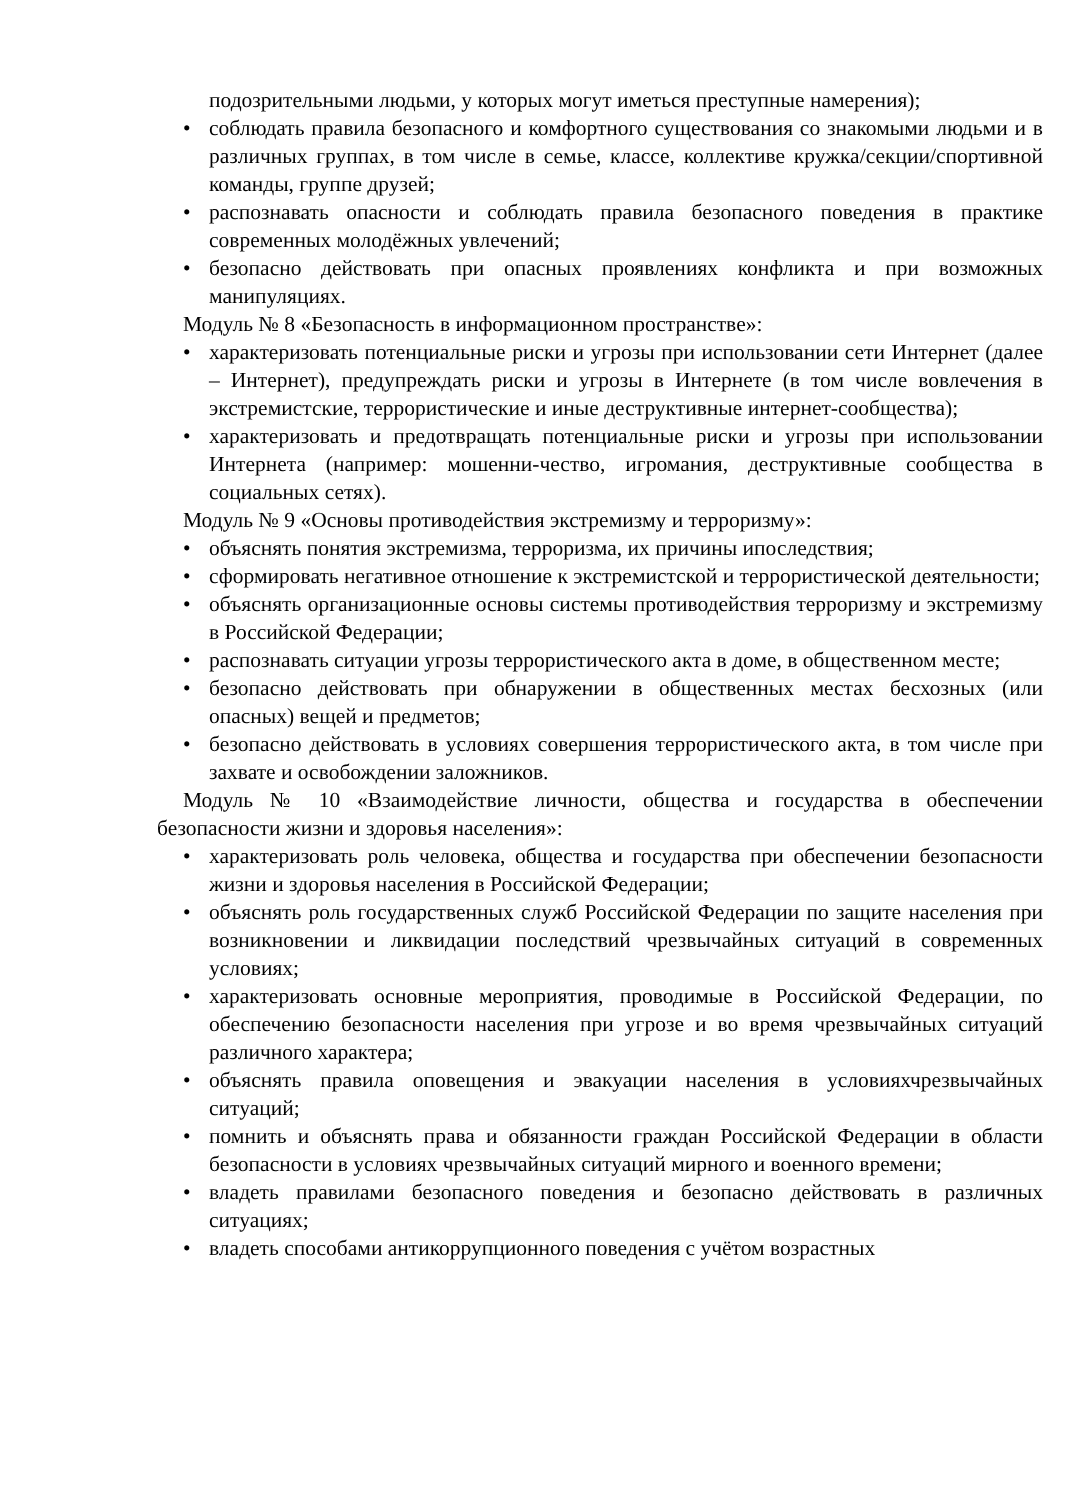подозрительными людьми, у которых могут иметься преступные намерения);
• соблюдать правила безопасного и комфортного существования со знакомыми людьми и в различных группах, в том числе в семье, классе, коллективе кружка/секции/спортивной команды, группе друзей;
• распознавать опасности и соблюдать правила безопасного поведения в практике современных молодёжных увлечений;
• безопасно действовать при опасных проявлениях конфликта и при возможных манипуляциях.
Модуль № 8 «Безопасность в информационном пространстве»:
• характеризовать потенциальные риски и угрозы при использовании сети Интернет (далее – Интернет), предупреждать риски и угрозы в Интернете (в том числе вовлечения в экстремистские, террористические и иные деструктивные интернет-сообщества);
• характеризовать и предотвращать потенциальные риски и угрозы при использовании Интернета (например: мошенни-чество, игромания, деструктивные сообщества в социальных сетях).
Модуль № 9 «Основы противодействия экстремизму и терроризму»:
• объяснять понятия экстремизма, терроризма, их причины ипоследствия;
• сформировать негативное отношение к экстремистской и террористической деятельности;
• объяснять организационные основы системы противодействия терроризму и экстремизму в Российской Федерации;
• распознавать ситуации угрозы террористического акта в доме, в общественном месте;
• безопасно действовать при обнаружении в общественных местах бесхозных (или опасных) вещей и предметов;
• безопасно действовать в условиях совершения террористического акта, в том числе при захвате и освобождении заложников.
Модуль № 10 «Взаимодействие личности, общества и государства в обеспечении безопасности жизни и здоровья населения»:
• характеризовать роль человека, общества и государства при обеспечении безопасности жизни и здоровья населения в Российской Федерации;
• объяснять роль государственных служб Российской Федерации по защите населения при возникновении и ликвидации последствий чрезвычайных ситуаций в современных условиях;
• характеризовать основные мероприятия, проводимые в Российской Федерации, по обеспечению безопасности населения при угрозе и во время чрезвычайных ситуаций различного характера;
• объяснять правила оповещения и эвакуации населения в условияхчрезвычайных ситуаций;
• помнить и объяснять права и обязанности граждан Российской Федерации в области безопасности в условиях чрезвычайных ситуаций мирного и военного времени;
• владеть правилами безопасного поведения и безопасно действовать в различных ситуациях;
• владеть способами антикоррупционного поведения с учётом возрастных